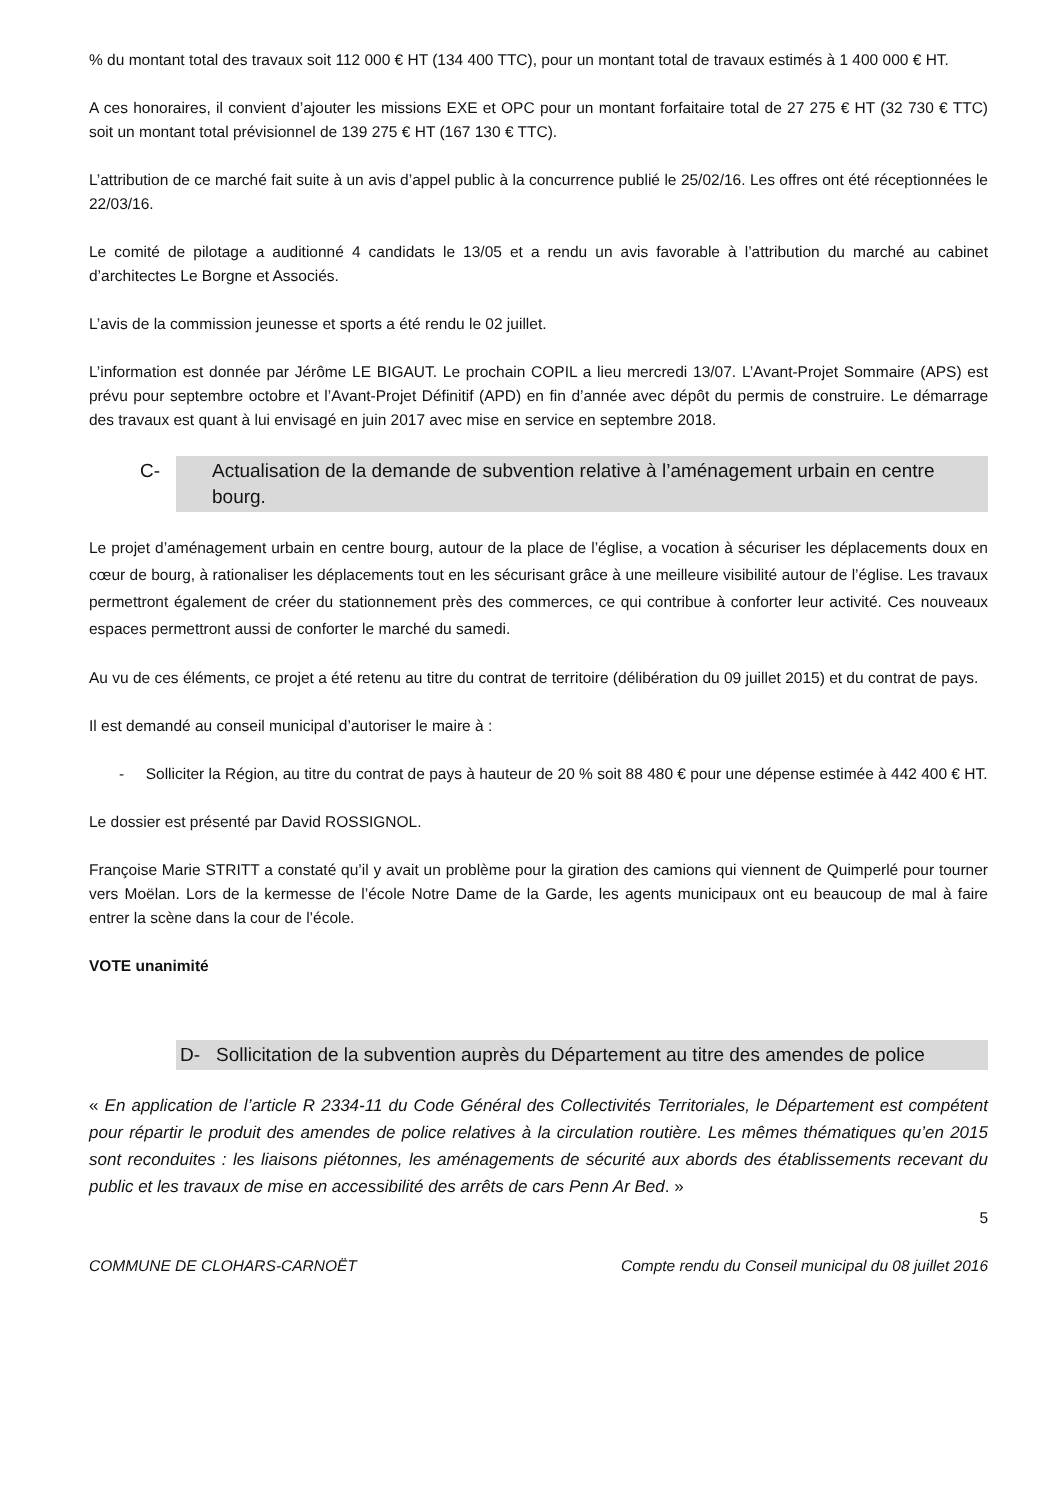% du montant total des travaux soit 112 000 € HT (134 400 TTC), pour un montant total de travaux estimés à 1 400 000 € HT.
A ces honoraires, il convient d’ajouter les missions EXE et OPC pour un montant forfaitaire total de 27 275 € HT (32 730 € TTC) soit un montant total prévisionnel de 139 275 € HT (167 130 € TTC).
L’attribution de ce marché fait suite à un avis d’appel public à la concurrence publié le 25/02/16. Les offres ont été réceptionnées le 22/03/16.
Le comité de pilotage a auditionné 4 candidats le 13/05 et a rendu un avis favorable à l’attribution du marché au cabinet d’architectes Le Borgne et Associés.
L’avis de la commission jeunesse et sports a été rendu le 02 juillet.
L’information est donnée par Jérôme LE BIGAUT. Le prochain COPIL a lieu mercredi 13/07. L’Avant-Projet Sommaire (APS) est prévu pour septembre octobre et l’Avant-Projet Définitif (APD) en fin d’année avec dépôt du permis de construire. Le démarrage des travaux est quant à lui envisagé en juin 2017 avec mise en service en septembre 2018.
C- Actualisation de la demande de subvention relative à l’aménagement urbain en centre bourg.
Le projet d’aménagement urbain en centre bourg, autour de la place de l’église, a vocation à sécuriser les déplacements doux en cœur de bourg, à rationaliser les déplacements tout en les sécurisant grâce à une meilleure visibilité autour de l’église. Les travaux permettront également de créer du stationnement près des commerces, ce qui contribue à conforter leur activité. Ces nouveaux espaces permettront aussi de conforter le marché du samedi.
Au vu de ces éléments, ce projet a été retenu au titre du contrat de territoire (délibération du 09 juillet 2015) et du contrat de pays.
Il est demandé au conseil municipal d’autoriser le maire à :
- Solliciter la Région, au titre du contrat de pays à hauteur de 20 % soit 88 480 € pour une dépense estimée à 442 400 € HT.
Le dossier est présenté par David ROSSIGNOL.
Françoise Marie STRITT a constaté qu’il y avait un problème pour la giration des camions qui viennent de Quimperlé pour tourner vers Moëlan. Lors de la kermesse de l’école Notre Dame de la Garde, les agents municipaux ont eu beaucoup de mal à faire entrer la scène dans la cour de l’école.
VOTE unanimité
D- Sollicitation de la subvention auprès du Département au titre des amendes de police
« En application de l’article R 2334-11 du Code Général des Collectivités Territoriales, le Département est compétent pour répartir le produit des amendes de police relatives à la circulation routière. Les mêmes thématiques qu’en 2015 sont reconduites : les liaisons piétonnes, les aménagements de sécurité aux abords des établissements recevant du public et les travaux de mise en accessibilité des arrêts de cars Penn Ar Bed. »
5
COMMUNE DE CLOHARS-CARNOËT Compte rendu du Conseil municipal du 08 juillet 2016